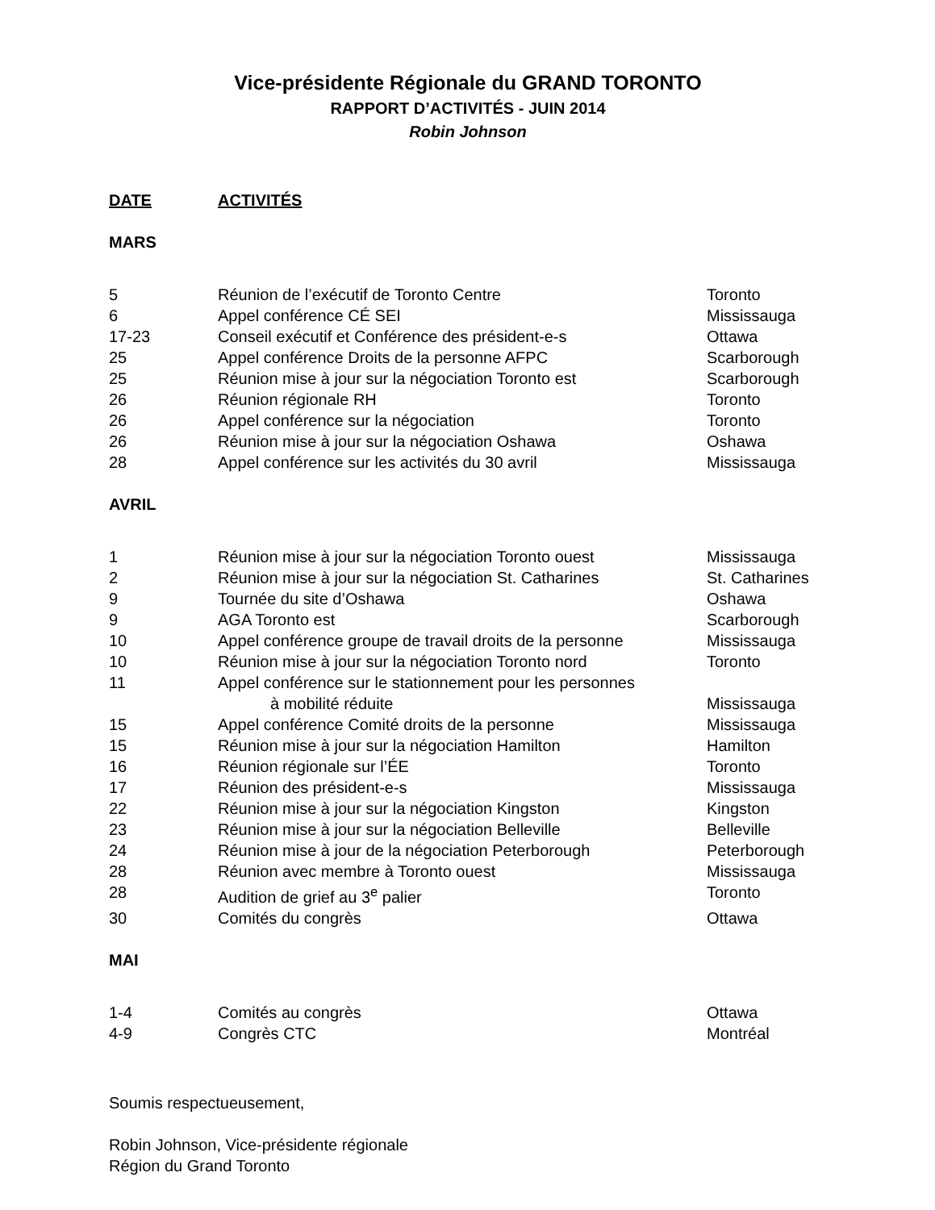Vice-présidente Régionale du GRAND TORONTO
RAPPORT D’ACTIVITÉS - JUIN 2014
Robin Johnson
| DATE | ACTIVITÉS |
| --- | --- |
MARS
| 5 | Réunion de l’exécutif de Toronto Centre | Toronto |
| 6 | Appel conférence CÉ SEI | Mississauga |
| 17-23 | Conseil exécutif et Conférence des président-e-s | Ottawa |
| 25 | Appel conférence Droits de la personne AFPC | Scarborough |
| 25 | Réunion mise à jour sur la négociation Toronto est | Scarborough |
| 26 | Réunion régionale RH | Toronto |
| 26 | Appel conférence sur la négociation | Toronto |
| 26 | Réunion mise à jour sur la négociation Oshawa | Oshawa |
| 28 | Appel conférence sur les activités du 30 avril | Mississauga |
AVRIL
| 1 | Réunion mise à jour sur la négociation Toronto ouest | Mississauga |
| 2 | Réunion mise à jour sur la négociation St. Catharines | St. Catharines |
| 9 | Tournée du site d’Oshawa | Oshawa |
| 9 | AGA Toronto est | Scarborough |
| 10 | Appel conférence groupe de travail droits de la personne | Mississauga |
| 10 | Réunion mise à jour sur la négociation Toronto nord | Toronto |
| 11 | Appel conférence sur le stationnement pour les personnes à mobilité réduite | Mississauga |
| 15 | Appel conférence Comité droits de la personne | Mississauga |
| 15 | Réunion mise à jour sur la négociation Hamilton | Hamilton |
| 16 | Réunion régionale sur l’ÉE | Toronto |
| 17 | Réunion des président-e-s | Mississauga |
| 22 | Réunion mise à jour sur la négociation Kingston | Kingston |
| 23 | Réunion mise à jour sur la négociation Belleville | Belleville |
| 24 | Réunion mise à jour de la négociation Peterborough | Peterborough |
| 28 | Réunion avec membre à Toronto ouest | Mississauga |
| 28 | Audition de grief au 3<sup>e</sup> palier | Toronto |
| 30 | Comités du congrès | Ottawa |
MAI
| 1-4 | Comités au congrès | Ottawa |
| 4-9 | Congrès CTC | Montréal |
Soumis respectueusement,
Robin Johnson, Vice-présidente régionale
Région du Grand Toronto